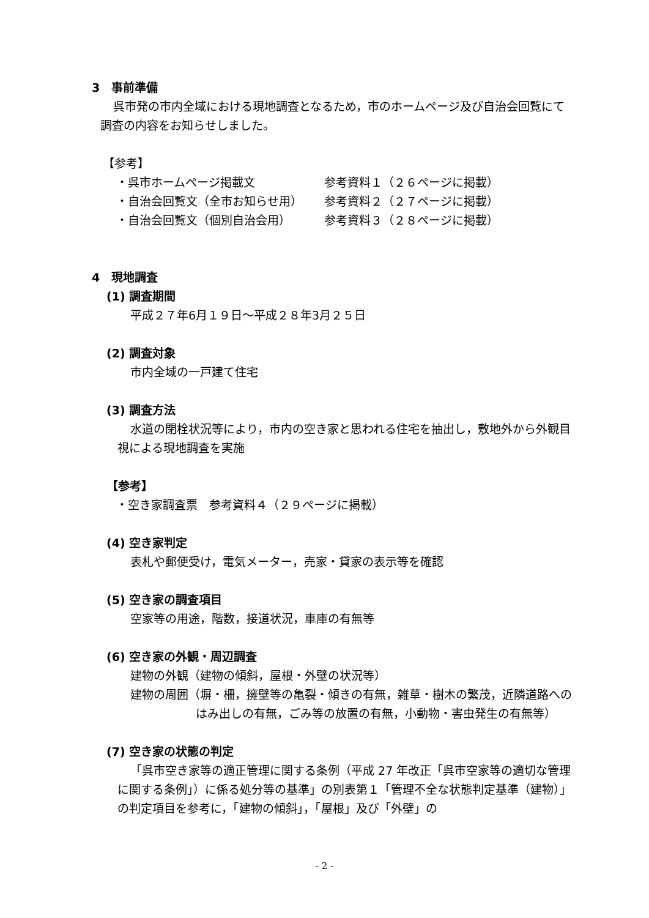3　事前準備
呉市発の市内全域における現地調査となるため，市のホームページ及び自治会回覧にて調査の内容をお知らせしました。
【参考】
| ・呉市ホームページ掲載文 | 参考資料１（２６ページに掲載） |
| ・自治会回覧文（全市お知らせ用） | 参考資料２（２７ページに掲載） |
| ・自治会回覧文（個別自治会用） | 参考資料３（２８ページに掲載） |
4　現地調査
(1) 調査期間
平成２７年6月１９日～平成２８年3月２５日
(2) 調査対象
市内全域の一戸建て住宅
(3) 調査方法
水道の閉栓状況等により，市内の空き家と思われる住宅を抽出し，敷地外から外観目視による現地調査を実施
【参考】
・空き家調査票　参考資料４（２９ページに掲載）
(4) 空き家判定
表札や郵便受け，電気メーター，売家・貸家の表示等を確認
(5) 空き家の調査項目
空家等の用途，階数，接道状況，車庫の有無等
(6) 空き家の外観・周辺調査
建物の外観（建物の傾斜，屋根・外壁の状況等）
建物の周囲（塀・柵，擁壁等の亀裂・傾きの有無，雑草・樹木の繁茂，近隣道路へのはみ出しの有無，ごみ等の放置の有無，小動物・害虫発生の有無等）
(7) 空き家の状態の判定
「呉市空き家等の適正管理に関する条例（平成 27 年改正「呉市空家等の適切な管理に関する条例」）に係る処分等の基準」の別表第１「管理不全な状態判定基準（建物）」の判定項目を参考に，「建物の傾斜」，「屋根」及び「外壁」の
- 2 -